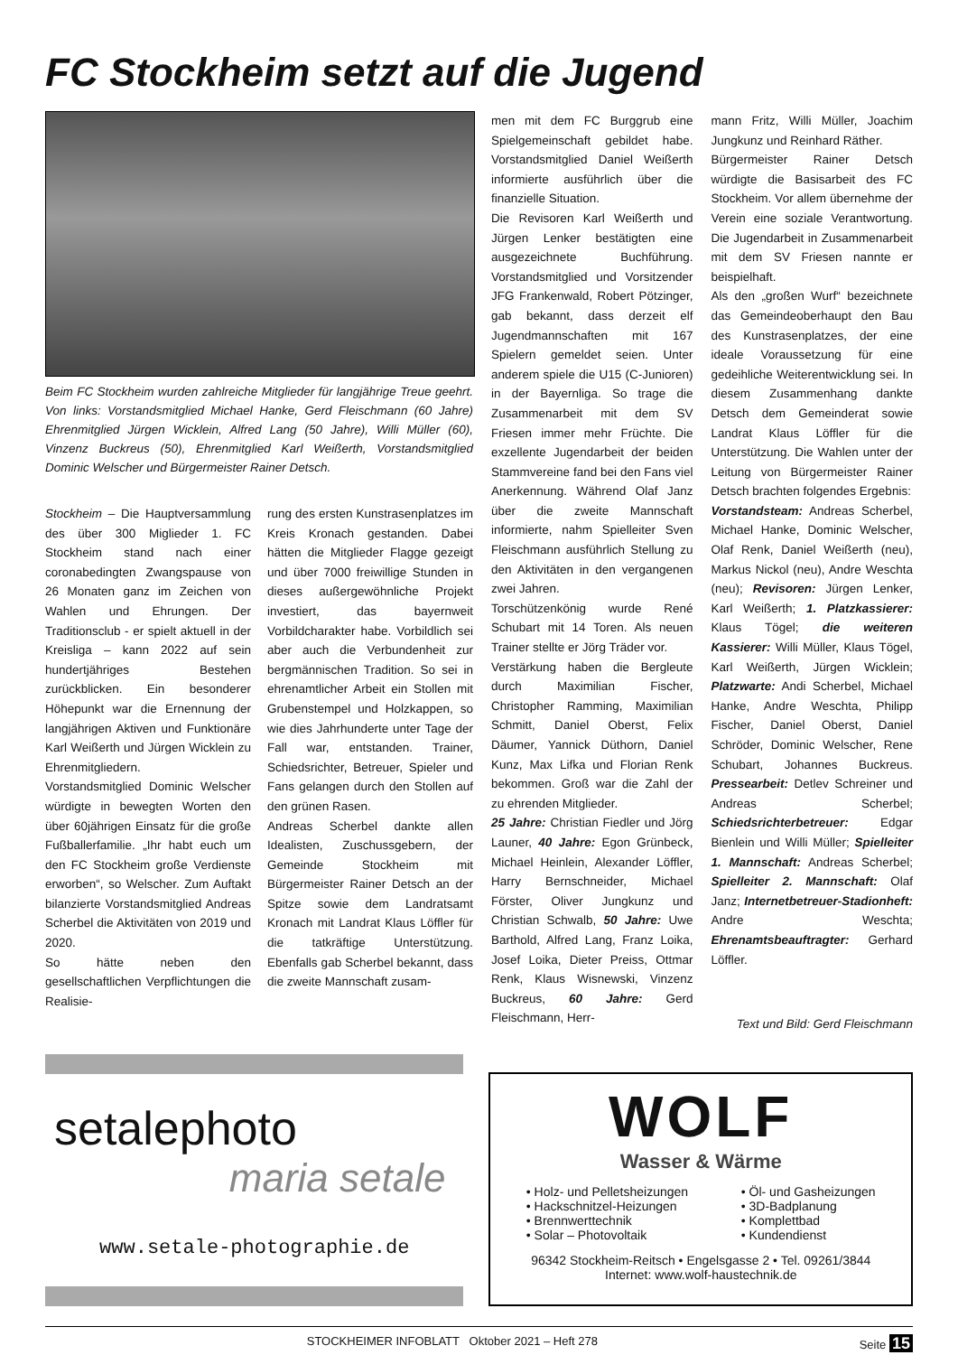FC Stockheim setzt auf die Jugend
Beim FC Stockheim wurden zahlreiche Mitglieder für langjährige Treue geehrt. Von links: Vorstandsmitglied Michael Hanke, Gerd Fleischmann (60 Jahre) Ehrenmitglied Jürgen Wicklein, Alfred Lang (50 Jahre), Willi Müller (60), Vinzenz Buckreus (50), Ehrenmitglied Karl Weißerth, Vorstandsmitglied Dominic Welscher und Bürgermeister Rainer Detsch.
Stockheim – Die Hauptversammlung des über 300 Miglieder 1. FC Stockheim stand nach einer coronabedingten Zwangspause von 26 Monaten ganz im Zeichen von Wahlen und Ehrungen. Der Traditionsclub - er spielt aktuell in der Kreisliga – kann 2022 auf sein hundertjähriges Bestehen zurückblicken. Ein besonderer Höhepunkt war die Ernennung der langjährigen Aktiven und Funktionäre Karl Weißerth und Jürgen Wicklein zu Ehrenmitgliedern.
Vorstandsmitglied Dominic Welscher würdigte in bewegten Worten den über 60jährigen Einsatz für die große Fußballerfamilie. „Ihr habt euch um den FC Stockheim große Verdienste erworben“, so Welscher. Zum Auftakt bilanzierte Vorstandsmitglied Andreas Scherbel die Aktivitäten von 2019 und 2020.
So hätte neben den gesellschaftlichen Verpflichtungen die Realisie-
rung des ersten Kunstrasenplatzes im Kreis Kronach gestanden. Dabei hätten die Mitglieder Flagge gezeigt und über 7000 freiwillige Stunden in dieses außergewöhnliche Projekt investiert, das bayernweit Vorbildcharakter habe. Vorbildlich sei aber auch die Verbundenheit zur bergmännischen Tradition. So sei in ehrenamtlicher Arbeit ein Stollen mit Grubenstempel und Holzkappen, so wie dies Jahrhunderte unter Tage der Fall war, entstanden. Trainer, Schiedsrichter, Betreuer, Spieler und Fans gelangen durch den Stollen auf den grünen Rasen.
Andreas Scherbel dankte allen Idealisten, Zuschussgebern, der Gemeinde Stockheim mit Bürgermeister Rainer Detsch an der Spitze sowie dem Landratsamt Kronach mit Landrat Klaus Löffler für die tatkräftige Unterstützung. Ebenfalls gab Scherbel bekannt, dass die zweite Mannschaft zusam-
men mit dem FC Burggrub eine Spielgemeinschaft gebildet habe. Vorstandsmitglied Daniel Weißerth informierte ausführlich über die finanzielle Situation.
Die Revisoren Karl Weißerth und Jürgen Lenker bestätigten eine ausgezeichnete Buchführung. Vorstandsmitglied und Vorsitzender JFG Frankenwald, Robert Pötzinger, gab bekannt, dass derzeit elf Jugendmannschaften mit 167 Spielern gemeldet seien. Unter anderem spiele die U15 (C-Junioren) in der Bayernliga. So trage die Zusammenarbeit mit dem SV Friesen immer mehr Früchte. Die exzellente Jugendarbeit der beiden Stammvereine fand bei den Fans viel Anerkennung. Während Olaf Janz über die zweite Mannschaft informierte, nahm Spielleiter Sven Fleischmann ausführlich Stellung zu den Aktivitäten in den vergangenen zwei Jahren.
Torschützenkönig wurde René Schubart mit 14 Toren. Als neuen Trainer stellte er Jörg Träder vor.
Verstärkung haben die Bergleute durch Maximilian Fischer, Christopher Ramming, Maximilian Schmitt, Daniel Oberst, Felix Däumer, Yannick Düthorn, Daniel Kunz, Max Lifka und Florian Renk bekommen. Groß war die Zahl der zu ehrenden Mitglieder.
25 Jahre: Christian Fiedler und Jörg Launer, 40 Jahre: Egon Grünbeck, Michael Heinlein, Alexander Löffler, Harry Bernschneider, Michael Förster, Oliver Jungkunz und Christian Schwalb, 50 Jahre: Uwe Barthold, Alfred Lang, Franz Loika, Josef Loika, Dieter Preiss, Ottmar Renk, Klaus Wisnewski, Vinzenz Buckreus, 60 Jahre: Gerd Fleischmann, Herr-
mann Fritz, Willi Müller, Joachim Jungkunz und Reinhard Räther.
Bürgermeister Rainer Detsch würdigte die Basisarbeit des FC Stockheim. Vor allem übernehme der Verein eine soziale Verantwortung. Die Jugendarbeit in Zusammenarbeit mit dem SV Friesen nannte er beispielhaft.
Als den „großen Wurf“ bezeichnete das Gemeindeoberhaupt den Bau des Kunstrasenplatzes, der eine ideale Voraussetzung für eine gedeihliche Weiterentwicklung sei. In diesem Zusammenhang dankte Detsch dem Gemeinderat sowie Landrat Klaus Löffler für die Unterstützung. Die Wahlen unter der Leitung von Bürgermeister Rainer Detsch brachten folgendes Ergebnis:
Vorstandsteam: Andreas Scherbel, Michael Hanke, Dominic Welscher, Olaf Renk, Daniel Weißerth (neu), Markus Nickol (neu), Andre Weschta (neu); Revisoren: Jürgen Lenker, Karl Weißerth; 1. Platzkassierer: Klaus Tögel; die weiteren Kassierer: Willi Müller, Klaus Tögel, Karl Weißerth, Jürgen Wicklein; Platzwarte: Andi Scherbel, Michael Hanke, Andre Weschta, Philipp Fischer, Daniel Oberst, Daniel Schröder, Dominic Welscher, Rene Schubart, Johannes Buckreus. Pressearbeit: Detlev Schreiner und Andreas Scherbel; Schiedsrichterbetreuer: Edgar Bienlein und Willi Müller; Spielleiter 1. Mannschaft: Andreas Scherbel; Spielleiter 2. Mannschaft: Olaf Janz; Internetbetreuer-Stadionheft: Andre Weschta; Ehrenamtsbeauftragter: Gerhard Löffler.
Text und Bild: Gerd Fleischmann
setalephoto
maria setale
www.setale-photographie.de
WOLF
Wasser & Wärme
• Holz- und Pelletsheizungen
• Hackschnitzel-Heizungen
• Brennwerttechnik
• Solar – Photovoltaik
• Öl- und Gasheizungen
• 3D-Badplanung
• Komplettbad
• Kundendienst
96342 Stockheim-Reitsch • Engelsgasse 2 • Tel. 09261/3844
Internet: www.wolf-haustechnik.de
STOCKHEIMER INFOBLATT Oktober 2021 – Heft 278 Seite 15